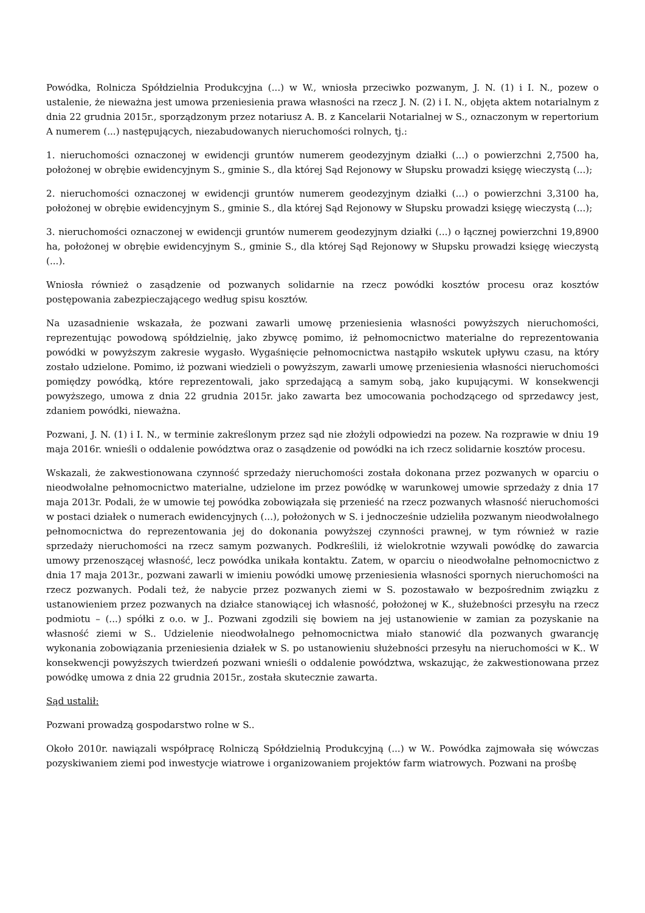Powódka, Rolnicza Spółdzielnia Produkcyjna (...) w W., wniosła przeciwko pozwanym, J. N. (1) i I. N., pozew o ustalenie, że nieważna jest umowa przeniesienia prawa własności na rzecz J. N. (2) i I. N., objęta aktem notarialnym z dnia 22 grudnia 2015r., sporządzonym przez notariusz A. B. z Kancelarii Notarialnej w S., oznaczonym w repertorium A numerem (...) następujących, niezabudowanych nieruchomości rolnych, tj.:
1. nieruchomości oznaczonej w ewidencji gruntów numerem geodezyjnym działki (...) o powierzchni 2,7500 ha, położonej w obrębie ewidencyjnym S., gminie S., dla której Sąd Rejonowy w Słupsku prowadzi księgę wieczystą (...);
2. nieruchomości oznaczonej w ewidencji gruntów numerem geodezyjnym działki (...) o powierzchni 3,3100 ha, położonej w obrębie ewidencyjnym S., gminie S., dla której Sąd Rejonowy w Słupsku prowadzi księgę wieczystą (...);
3. nieruchomości oznaczonej w ewidencji gruntów numerem geodezyjnym działki (...) o łącznej powierzchni 19,8900 ha, położonej w obrębie ewidencyjnym S., gminie S., dla której Sąd Rejonowy w Słupsku prowadzi księgę wieczystą (...).
Wniosła również o zasądzenie od pozwanych solidarnie na rzecz powódki kosztów procesu oraz kosztów postępowania zabezpieczającego według spisu kosztów.
Na uzasadnienie wskazała, że pozwani zawarli umowę przeniesienia własności powyższych nieruchomości, reprezentując powodową spółdzielnię, jako zbywcę pomimo, iż pełnomocnictwo materialne do reprezentowania powódki w powyższym zakresie wygasło. Wygaśnięcie pełnomocnictwa nastąpiło wskutek upływu czasu, na który zostało udzielone. Pomimo, iż pozwani wiedzieli o powyższym, zawarli umowę przeniesienia własności nieruchomości pomiędzy powódką, które reprezentowali, jako sprzedającą a samym sobą, jako kupującymi. W konsekwencji powyższego, umowa z dnia 22 grudnia 2015r. jako zawarta bez umocowania pochodzącego od sprzedawcy jest, zdaniem powódki, nieważna.
Pozwani, J. N. (1) i I. N., w terminie zakreślonym przez sąd nie złożyli odpowiedzi na pozew. Na rozprawie w dniu 19 maja 2016r. wnieśli o oddalenie powództwa oraz o zasądzenie od powódki na ich rzecz solidarnie kosztów procesu.
Wskazali, że zakwestionowana czynność sprzedaży nieruchomości została dokonana przez pozwanych w oparciu o nieodwołalne pełnomocnictwo materialne, udzielone im przez powódkę w warunkowej umowie sprzedaży z dnia 17 maja 2013r. Podali, że w umowie tej powódka zobowiązała się przenieść na rzecz pozwanych własność nieruchomości w postaci działek o numerach ewidencyjnych (...), położonych w S. i jednocześnie udzieliła pozwanym nieodwołalnego pełnomocnictwa do reprezentowania jej do dokonania powyższej czynności prawnej, w tym również w razie sprzedaży nieruchomości na rzecz samym pozwanych. Podkreślili, iż wielokrotnie wzywali powódkę do zawarcia umowy przenoszącej własność, lecz powódka unikała kontaktu. Zatem, w oparciu o nieodwołalne pełnomocnictwo z dnia 17 maja 2013r., pozwani zawarli w imieniu powódki umowę przeniesienia własności spornych nieruchomości na rzecz pozwanych. Podali też, że nabycie przez pozwanych ziemi w S. pozostawało w bezpośrednim związku z ustanowieniem przez pozwanych na działce stanowiącej ich własność, położonej w K., służebności przesyłu na rzecz podmiotu – (...) spółki z o.o. w J.. Pozwani zgodzili się bowiem na jej ustanowienie w zamian za pozyskanie na własność ziemi w S.. Udzielenie nieodwołalnego pełnomocnictwa miało stanowić dla pozwanych gwarancję wykonania zobowiązania przeniesienia działek w S. po ustanowieniu służebności przesyłu na nieruchomości w K.. W konsekwencji powyższych twierdzeń pozwani wnieśli o oddalenie powództwa, wskazując, że zakwestionowana przez powódkę umowa z dnia 22 grudnia 2015r., została skutecznie zawarta.
Sąd ustalił:
Pozwani prowadzą gospodarstwo rolne w S..
Około 2010r. nawiązali współpracę Rolniczą Spółdzielnią Produkcyjną (...) w W.. Powódka zajmowała się wówczas pozyskiwaniem ziemi pod inwestycje wiatrowe i organizowaniem projektów farm wiatrowych. Pozwani na prośbę